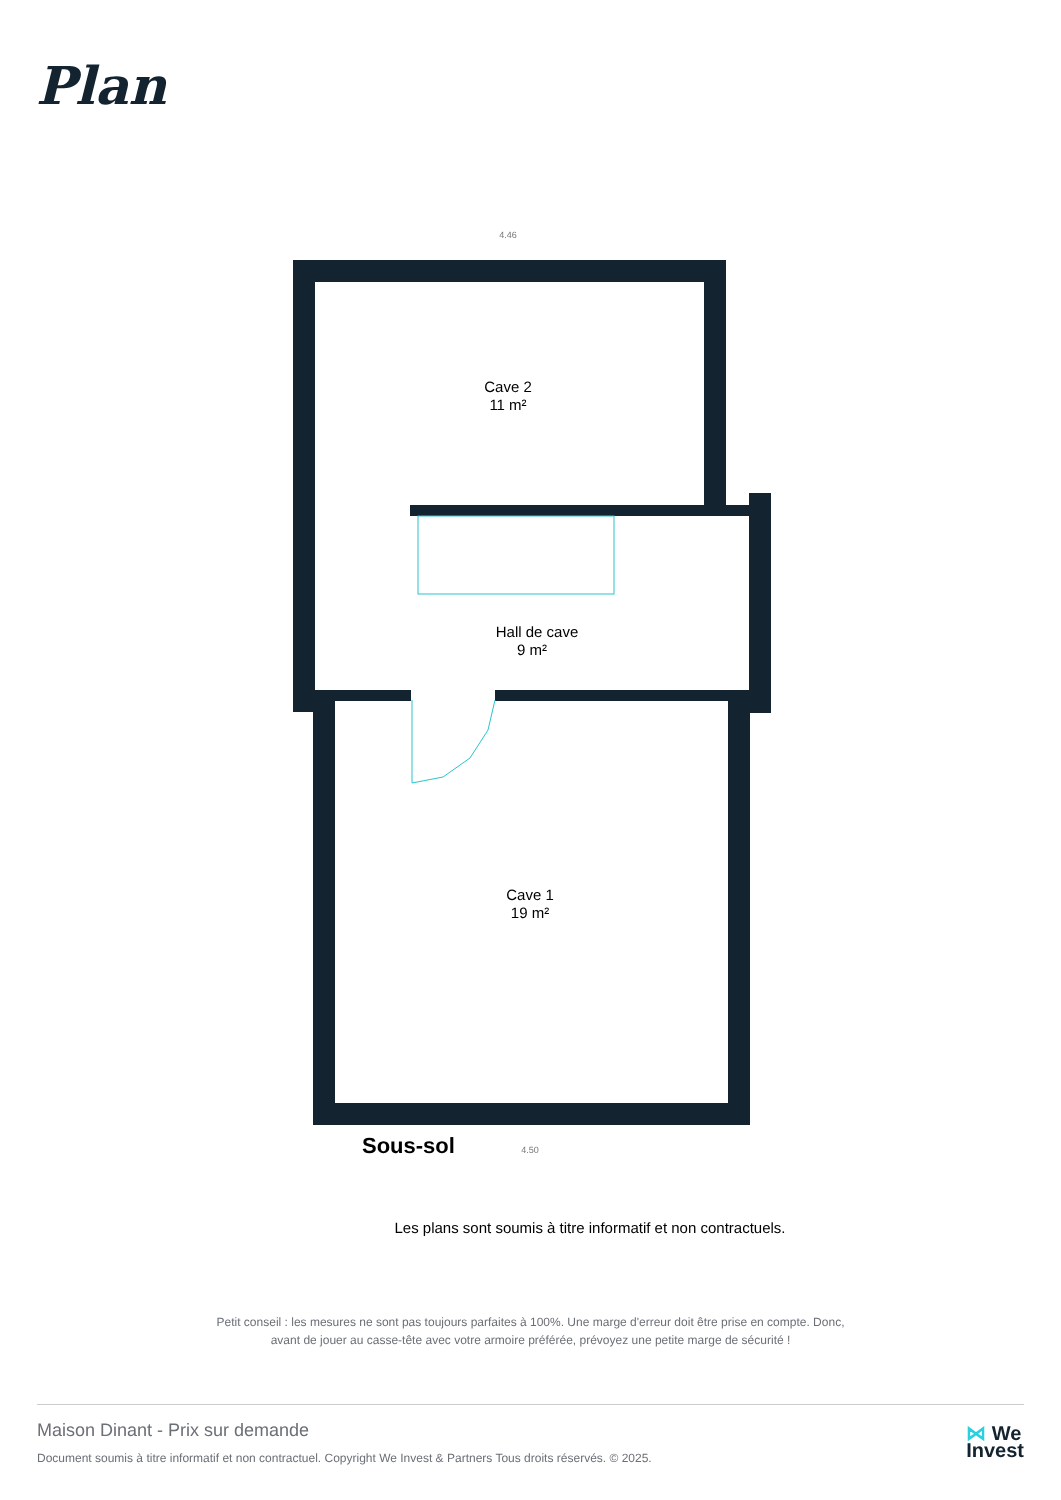Plan
Cave 2
11 m²
Hall de cave
9 m²
Cave 1
19 m²
4.46
4.50
Sous-sol
Les plans sont soumis à titre informatif et non contractuels.
Petit conseil : les mesures ne sont pas toujours parfaites à 100%. Une marge d'erreur doit être prise en compte. Donc,
avant de jouer au casse-tête avec votre armoire préférée, prévoyez une petite marge de sécurité !
Maison Dinant - Prix sur demande
Document soumis à titre informatif et non contractuel. Copyright We Invest & Partners Tous droits réservés. © 2025.
⋈ We
Invest